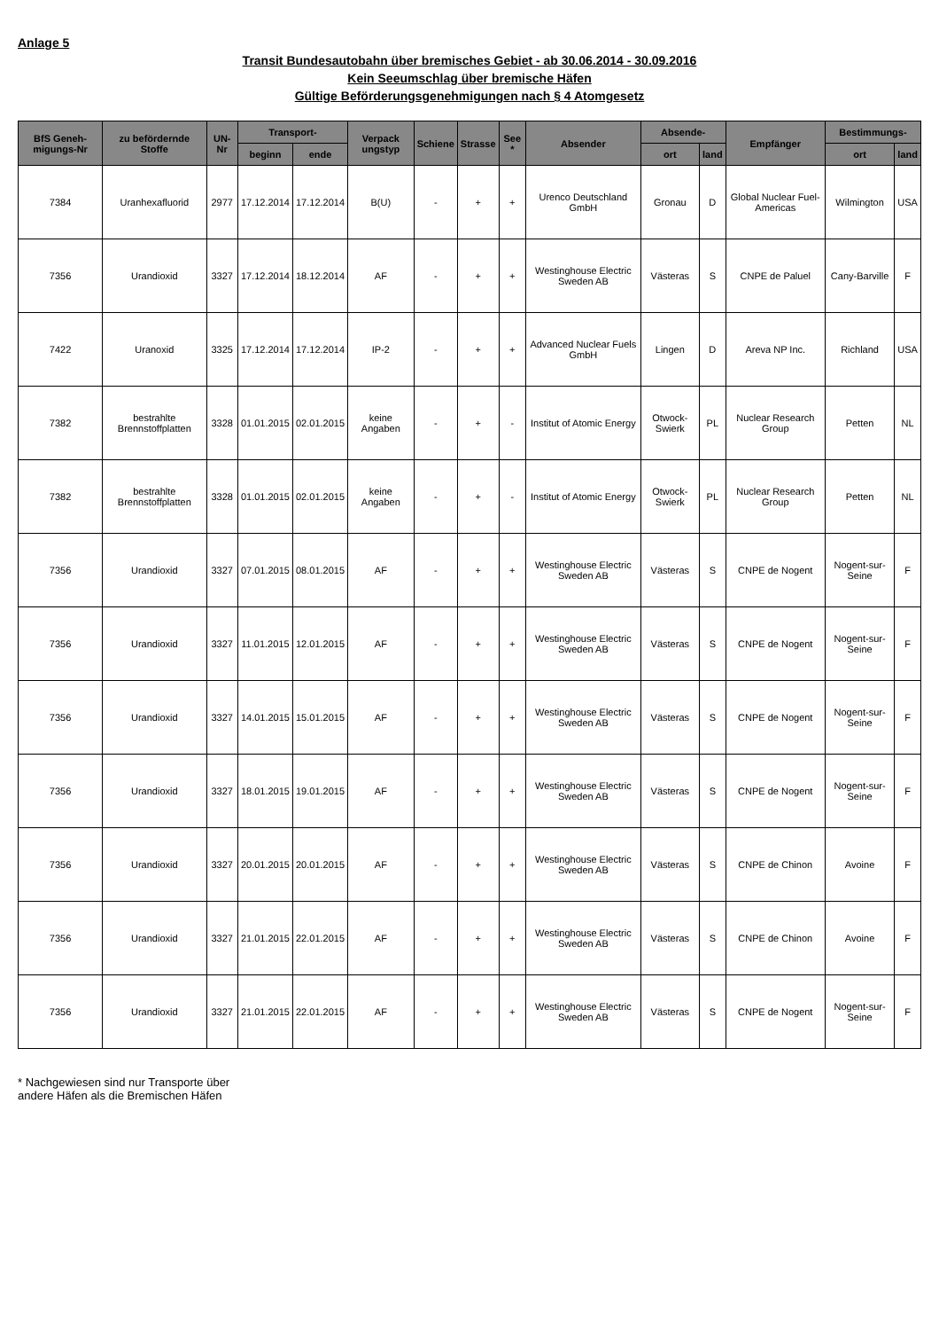Anlage 5
Transit Bundesautobahn über bremisches Gebiet - ab 30.06.2014 - 30.09.2016
Kein Seeumschlag über bremische Häfen
Gültige Beförderungsgenehmigungen nach § 4 Atomgesetz
| BfS Geneh-migungs-Nr | zu befördernde Stoffe | UN-Nr | Transport- | | Verpack ungstyp | Schiene | Strasse | See * | Absender | Absende- | | Empfänger | Bestimmungs- | |
| --- | --- | --- | --- | --- | --- | --- | --- | --- | --- | --- | --- | --- | --- | --- |
| | | | beginn | ende | | | | | | ort | land | | ort | land |
| 7384 | Uranhexafluorid | 2977 | 17.12.2014 | 17.12.2014 | B(U) | - | + | + | Urenco Deutschland GmbH | Gronau | D | Global Nuclear Fuel-Americas | Wilmington | USA |
| 7356 | Urandioxid | 3327 | 17.12.2014 | 18.12.2014 | AF | - | + | + | Westinghouse Electric Sweden AB | Västeras | S | CNPE de Paluel | Cany-Barville | F |
| 7422 | Uranoxid | 3325 | 17.12.2014 | 17.12.2014 | IP-2 | - | + | + | Advanced Nuclear Fuels GmbH | Lingen | D | Areva NP Inc. | Richland | USA |
| 7382 | bestrahlte Brennstoffplatten | 3328 | 01.01.2015 | 02.01.2015 | keine Angaben | - | + | - | Institut of Atomic Energy | Otwock-Swierk | PL | Nuclear Research Group | Petten | NL |
| 7382 | bestrahlte Brennstoffplatten | 3328 | 01.01.2015 | 02.01.2015 | keine Angaben | - | + | - | Institut of Atomic Energy | Otwock-Swierk | PL | Nuclear Research Group | Petten | NL |
| 7356 | Urandioxid | 3327 | 07.01.2015 | 08.01.2015 | AF | - | + | + | Westinghouse Electric Sweden AB | Västeras | S | CNPE de Nogent | Nogent-sur-Seine | F |
| 7356 | Urandioxid | 3327 | 11.01.2015 | 12.01.2015 | AF | - | + | + | Westinghouse Electric Sweden AB | Västeras | S | CNPE de Nogent | Nogent-sur-Seine | F |
| 7356 | Urandioxid | 3327 | 14.01.2015 | 15.01.2015 | AF | - | + | + | Westinghouse Electric Sweden AB | Västeras | S | CNPE de Nogent | Nogent-sur-Seine | F |
| 7356 | Urandioxid | 3327 | 18.01.2015 | 19.01.2015 | AF | - | + | + | Westinghouse Electric Sweden AB | Västeras | S | CNPE de Nogent | Nogent-sur-Seine | F |
| 7356 | Urandioxid | 3327 | 20.01.2015 | 20.01.2015 | AF | - | + | + | Westinghouse Electric Sweden AB | Västeras | S | CNPE de Chinon | Avoine | F |
| 7356 | Urandioxid | 3327 | 21.01.2015 | 22.01.2015 | AF | - | + | + | Westinghouse Electric Sweden AB | Västeras | S | CNPE de Chinon | Avoine | F |
| 7356 | Urandioxid | 3327 | 21.01.2015 | 22.01.2015 | AF | - | + | + | Westinghouse Electric Sweden AB | Västeras | S | CNPE de Nogent | Nogent-sur-Seine | F |
* Nachgewiesen sind nur Transporte über
andere Häfen als die Bremischen Häfen